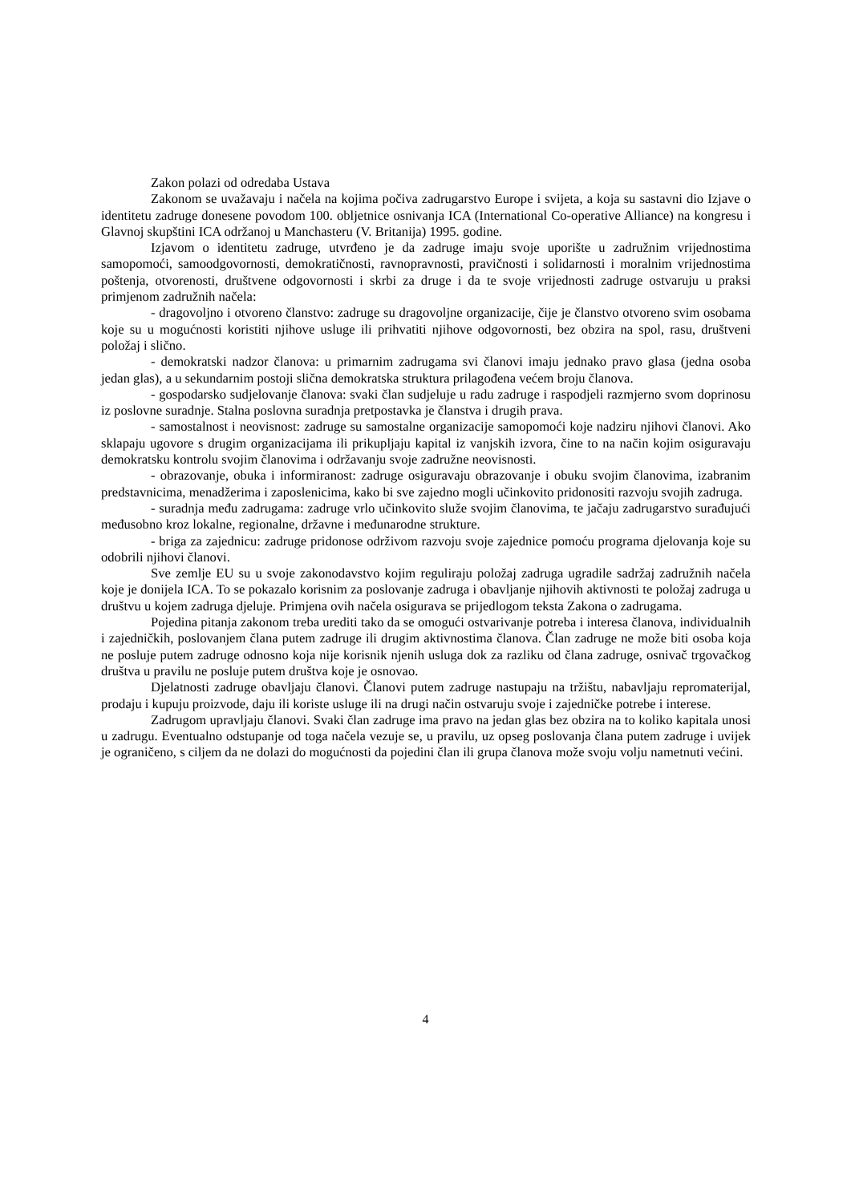Zakon polazi od odredaba Ustava
Zakonom se uvažavaju i načela na kojima počiva zadrugarstvo Europe i svijeta, a koja su sastavni dio Izjave o identitetu zadruge donesene povodom 100. obljetnice osnivanja ICA (International Co-operative Alliance) na kongresu i Glavnoj skupštini ICA održanoj u Manchasteru (V. Britanija) 1995. godine.
Izjavom o identitetu zadruge, utvrđeno je da zadruge imaju svoje uporište u zadružnim vrijednostima samopomoći, samoodgovornosti, demokratičnosti, ravnopravnosti, pravičnosti i solidarnosti i moralnim vrijednostima poštenja, otvorenosti, društvene odgovornosti i skrbi za druge i da te svoje vrijednosti zadruge ostvaruju u praksi primjenom zadružnih načela:
- dragovoljno i otvoreno članstvo: zadruge su dragovoljne organizacije, čije je članstvo otvoreno svim osobama koje su u mogućnosti koristiti njihove usluge ili prihvatiti njihove odgovornosti, bez obzira na spol, rasu, društveni položaj i slično.
- demokratski nadzor članova: u primarnim zadrugama svi članovi imaju jednako pravo glasa (jedna osoba jedan glas), a u sekundarnim postoji slična demokratska struktura prilagođena većem broju članova.
- gospodarsko sudjelovanje članova: svaki član sudjeluje u radu zadruge i raspodjeli razmjerno svom doprinosu iz poslovne suradnje. Stalna poslovna suradnja pretpostavka je članstva i drugih prava.
- samostalnost i neovisnost: zadruge su samostalne organizacije samopomoći koje nadziru njihovi članovi. Ako sklapaju ugovore s drugim organizacijama ili prikupljaju kapital iz vanjskih izvora, čine to na način kojim osiguravaju demokratsku kontrolu svojim članovima i održavanju svoje zadružne neovisnosti.
- obrazovanje, obuka i informiranost: zadruge osiguravaju obrazovanje i obuku svojim članovima, izabranim predstavnicima, menadžerima i zaposlenicima, kako bi sve zajedno mogli učinkovito pridonositi razvoju svojih zadruga.
- suradnja među zadrugama: zadruge vrlo učinkovito služe svojim članovima, te jačaju zadrugarstvo surađujući međusobno kroz lokalne, regionalne, državne i međunarodne strukture.
- briga za zajednicu: zadruge pridonose održivom razvoju svoje zajednice pomoću programa djelovanja koje su odobrili njihovi članovi.
Sve zemlje EU su u svoje zakonodavstvo kojim reguliraju položaj zadruga ugradile sadržaj zadružnih načela koje je donijela ICA. To se pokazalo korisnim za poslovanje zadruga i obavljanje njihovih aktivnosti te položaj zadruga u društvu u kojem zadruga djeluje. Primjena ovih načela osigurava se prijedlogom teksta Zakona o zadrugama.
Pojedina pitanja zakonom treba urediti tako da se omogući ostvarivanje potreba i interesa članova, individualnih i zajedničkih, poslovanjem člana putem zadruge ili drugim aktivnostima članova. Član zadruge ne može biti osoba koja ne posluje putem zadruge odnosno koja nije korisnik njenih usluga dok za razliku od člana zadruge, osnivač trgovačkog društva u pravilu ne posluje putem društva koje je osnovao.
Djelatnosti zadruge obavljaju članovi. Članovi putem zadruge nastupaju na tržištu, nabavljaju repromaterijal, prodaju i kupuju proizvode, daju ili koriste usluge ili na drugi način ostvaruju svoje i zajedničke potrebe i interese.
Zadrugom upravljaju članovi. Svaki član zadruge ima pravo na jedan glas bez obzira na to koliko kapitala unosi u zadrugu. Eventualno odstupanje od toga načela vezuje se, u pravilu, uz opseg poslovanja člana putem zadruge i uvijek je ograničeno, s ciljem da ne dolazi do mogućnosti da pojedini član ili grupa članova može svoju volju nametnuti većini.
4